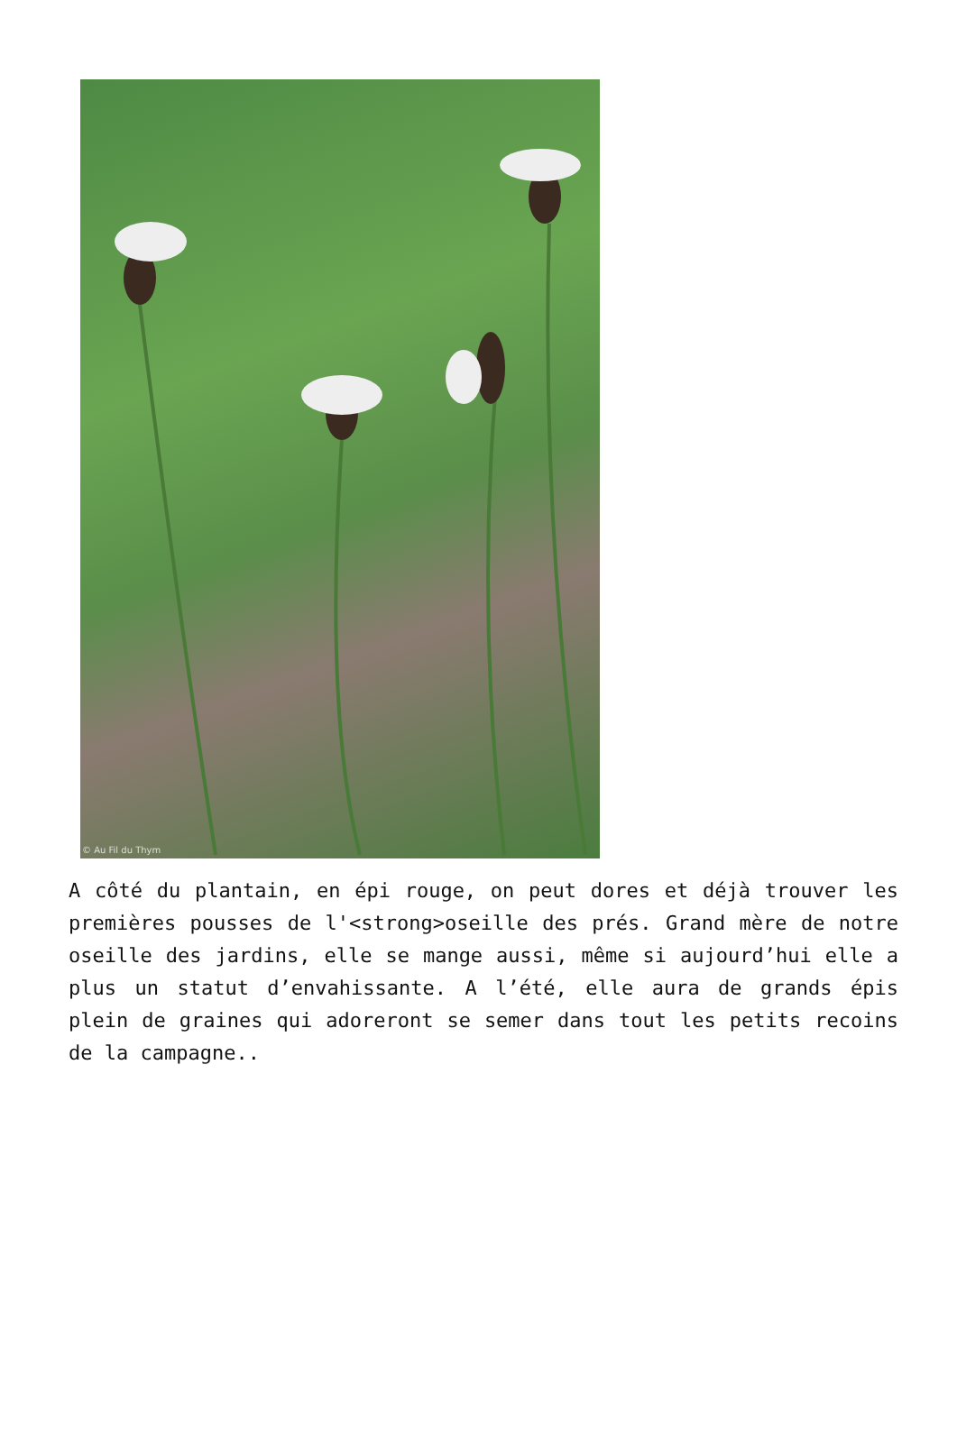© Au Fil du Thym
A côté du plantain, en épi rouge, on peut dores et déjà trouver les premières pousses de l'<strong>oseille des prés. Grand mère de notre oseille des jardins, elle se mange aussi, même si aujourd’hui elle a plus un statut d’envahissante. A l’été, elle aura de grands épis plein de graines qui adoreront se semer dans tout les petits recoins de la campagne..